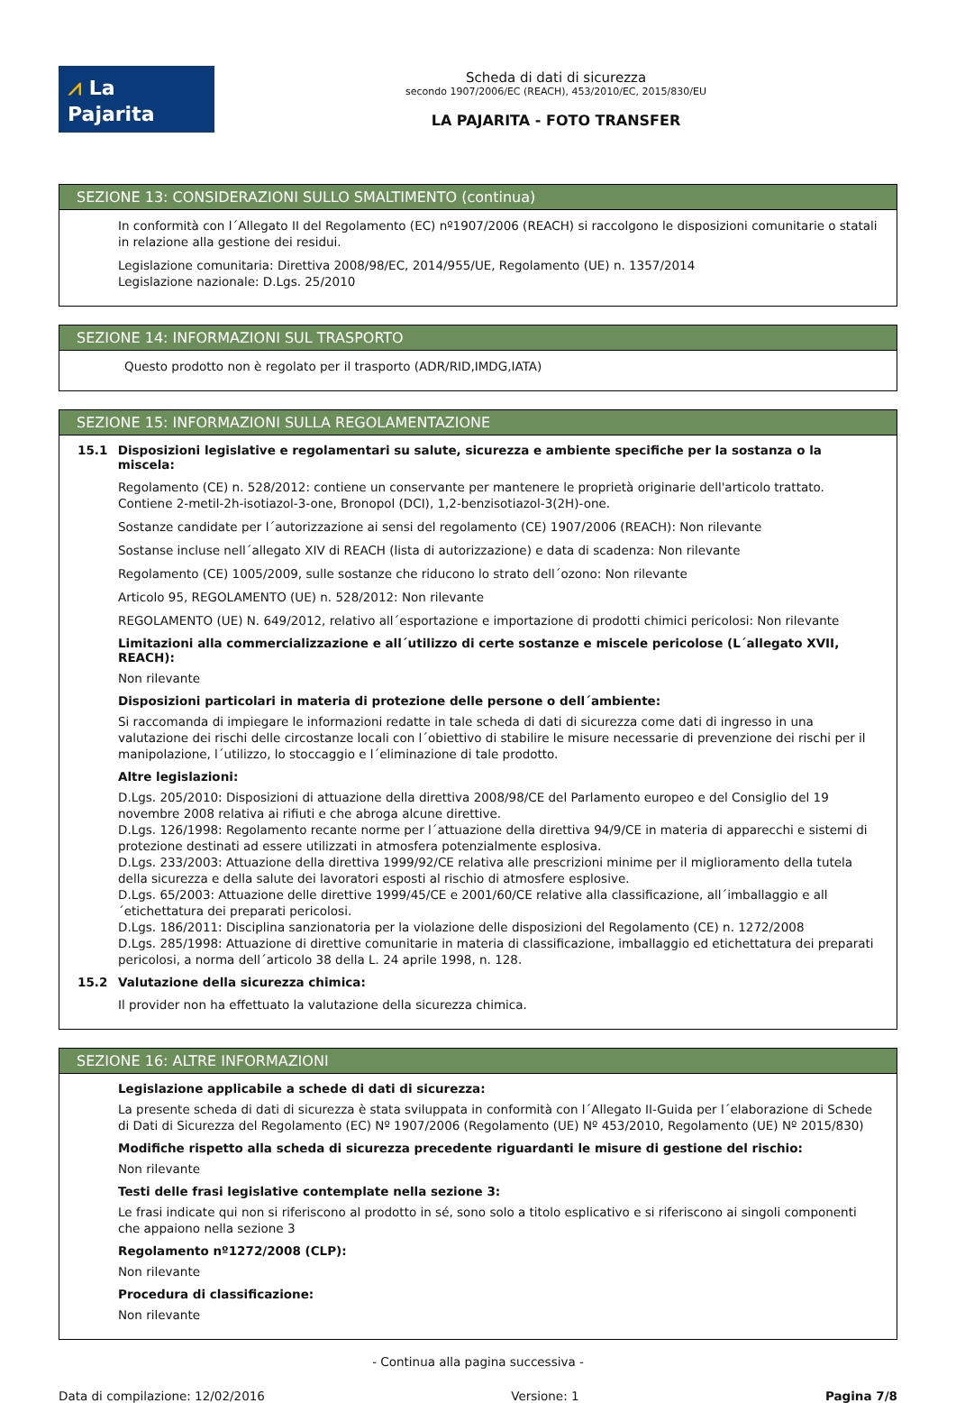⩘ La Pajarita
Scheda di dati di sicurezza
secondo 1907/2006/EC (REACH), 453/2010/EC, 2015/830/EU
LA PAJARITA - FOTO TRANSFER
SEZIONE 13: CONSIDERAZIONI SULLO SMALTIMENTO (continua)
In conformità con l´Allegato II del Regolamento (EC) nº1907/2006 (REACH) si raccolgono le disposizioni comunitarie o statali in relazione alla gestione dei residui.
Legislazione comunitaria: Direttiva 2008/98/EC, 2014/955/UE, Regolamento (UE) n. 1357/2014
Legislazione nazionale: D.Lgs. 25/2010
SEZIONE 14: INFORMAZIONI SUL TRASPORTO
Questo prodotto non è regolato per il trasporto (ADR/RID,IMDG,IATA)
SEZIONE 15: INFORMAZIONI SULLA REGOLAMENTAZIONE
15.1 Disposizioni legislative e regolamentari su salute, sicurezza e ambiente specifiche per la sostanza o la miscela:
Regolamento (CE) n. 528/2012: contiene un conservante per mantenere le proprietà originarie dell'articolo trattato. Contiene 2-metil-2h-isotiazol-3-one, Bronopol (DCI), 1,2-benzisotiazol-3(2H)-one.
Sostanze candidate per l´autorizzazione ai sensi del regolamento (CE) 1907/2006 (REACH): Non rilevante
Sostanse incluse nell´allegato XIV di REACH (lista di autorizzazione) e data di scadenza: Non rilevante
Regolamento (CE) 1005/2009, sulle sostanze che riducono lo strato dell´ozono: Non rilevante
Articolo 95, REGOLAMENTO (UE) n. 528/2012: Non rilevante
REGOLAMENTO (UE) N. 649/2012, relativo all´esportazione e importazione di prodotti chimici pericolosi: Non rilevante
Limitazioni alla commercializzazione e all´utilizzo di certe sostanze e miscele pericolose (L´allegato XVII, REACH):
Non rilevante
Disposizioni particolari in materia di protezione delle persone o dell´ambiente:
Si raccomanda di impiegare le informazioni redatte in tale scheda di dati di sicurezza come dati di ingresso in una valutazione dei rischi delle circostanze locali con l´obiettivo di stabilire le misure necessarie di prevenzione dei rischi per il manipolazione, l´utilizzo, lo stoccaggio e l´eliminazione di tale prodotto.
Altre legislazioni:
D.Lgs. 205/2010: Disposizioni di attuazione della direttiva 2008/98/CE del Parlamento europeo e del Consiglio del 19 novembre 2008 relativa ai rifiuti e che abroga alcune direttive.
D.Lgs. 126/1998: Regolamento recante norme per l´attuazione della direttiva 94/9/CE in materia di apparecchi e sistemi di protezione destinati ad essere utilizzati in atmosfera potenzialmente esplosiva.
D.Lgs. 233/2003: Attuazione della direttiva 1999/92/CE relativa alle prescrizioni minime per il miglioramento della tutela della sicurezza e della salute dei lavoratori esposti al rischio di atmosfere esplosive.
D.Lgs. 65/2003: Attuazione delle direttive 1999/45/CE e 2001/60/CE relative alla classificazione, all´imballaggio e all´etichettatura dei preparati pericolosi.
D.Lgs. 186/2011: Disciplina sanzionatoria per la violazione delle disposizioni del Regolamento (CE) n. 1272/2008
D.Lgs. 285/1998: Attuazione di direttive comunitarie in materia di classificazione, imballaggio ed etichettatura dei preparati pericolosi, a norma dell´articolo 38 della L. 24 aprile 1998, n. 128.
15.2 Valutazione della sicurezza chimica:
Il provider non ha effettuato la valutazione della sicurezza chimica.
SEZIONE 16: ALTRE INFORMAZIONI
Legislazione applicabile a schede di dati di sicurezza:
La presente scheda di dati di sicurezza è stata sviluppata in conformità con l´Allegato II-Guida per l´elaborazione di Schede di Dati di Sicurezza del Regolamento (EC) Nº 1907/2006 (Regolamento (UE) Nº 453/2010, Regolamento (UE) Nº 2015/830)
Modifiche rispetto alla scheda di sicurezza precedente riguardanti le misure di gestione del rischio:
Non rilevante
Testi delle frasi legislative contemplate nella sezione 3:
Le frasi indicate qui non si riferiscono al prodotto in sé, sono solo a titolo esplicativo e si riferiscono ai singoli componenti che appaiono nella sezione 3
Regolamento nº1272/2008 (CLP):
Non rilevante
Procedura di classificazione:
Non rilevante
- Continua alla pagina successiva -
Data di compilazione: 12/02/2016 Versione: 1 Pagina 7/8